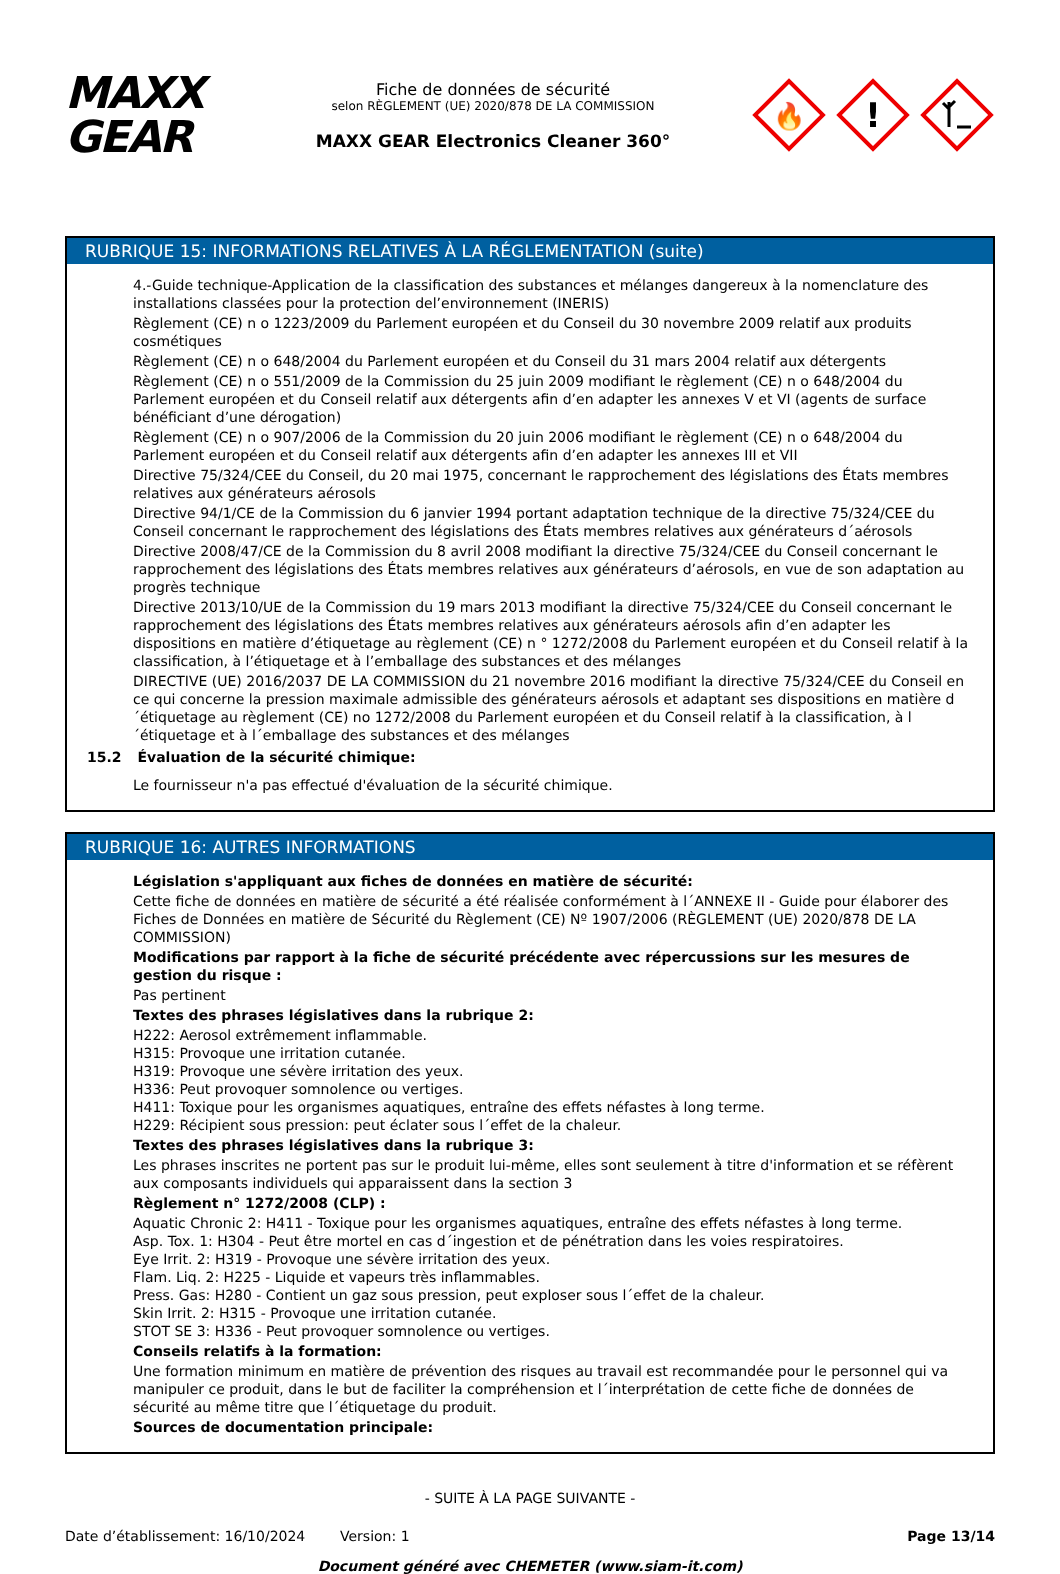MAXX
GEAR
Fiche de données de sécurité
selon RÈGLEMENT (UE) 2020/878 DE LA COMMISSION
MAXX GEAR Electronics Cleaner 360°
🔥
!
RUBRIQUE 15: INFORMATIONS RELATIVES À LA RÉGLEMENTATION (suite)
4.-Guide technique-Application de la classification des substances et mélanges dangereux à la nomenclature des installations classées pour la protection del’environnement (INERIS)
Règlement (CE) n o 1223/2009 du Parlement européen et du Conseil du 30 novembre 2009 relatif aux produits cosmétiques
Règlement (CE) n o 648/2004 du Parlement européen et du Conseil du 31 mars 2004 relatif aux détergents
Règlement (CE) n o 551/2009 de la Commission du 25 juin 2009 modifiant le règlement (CE) n o 648/2004 du Parlement européen et du Conseil relatif aux détergents afin d’en adapter les annexes V et VI (agents de surface bénéficiant d’une dérogation)
Règlement (CE) n o 907/2006 de la Commission du 20 juin 2006 modifiant le règlement (CE) n o 648/2004 du Parlement européen et du Conseil relatif aux détergents afin d’en adapter les annexes III et VII
Directive 75/324/CEE du Conseil, du 20 mai 1975, concernant le rapprochement des législations des États membres relatives aux générateurs aérosols
Directive 94/1/CE de la Commission du 6 janvier 1994 portant adaptation technique de la directive 75/324/CEE du Conseil concernant le rapprochement des législations des États membres relatives aux générateurs d´aérosols
Directive 2008/47/CE de la Commission du 8 avril 2008 modifiant la directive 75/324/CEE du Conseil concernant le rapprochement des législations des États membres relatives aux générateurs d’aérosols, en vue de son adaptation au progrès technique
Directive 2013/10/UE de la Commission du 19 mars 2013 modifiant la directive 75/324/CEE du Conseil concernant le rapprochement des législations des États membres relatives aux générateurs aérosols afin d’en adapter les dispositions en matière d’étiquetage au règlement (CE) n ° 1272/2008 du Parlement européen et du Conseil relatif à la classification, à l’étiquetage et à l’emballage des substances et des mélanges
DIRECTIVE (UE) 2016/2037 DE LA COMMISSION du 21 novembre 2016 modifiant la directive 75/324/CEE du Conseil en ce qui concerne la pression maximale admissible des générateurs aérosols et adaptant ses dispositions en matière d´étiquetage au règlement (CE) no 1272/2008 du Parlement européen et du Conseil relatif à la classification, à l´étiquetage et à l´emballage des substances et des mélanges
15.2 Évaluation de la sécurité chimique:
Le fournisseur n'a pas effectué d'évaluation de la sécurité chimique.
RUBRIQUE 16: AUTRES INFORMATIONS
Législation s'appliquant aux fiches de données en matière de sécurité:
Cette fiche de données en matière de sécurité a été réalisée conformément à l´ANNEXE II - Guide pour élaborer des Fiches de Données en matière de Sécurité du Règlement (CE) Nº 1907/2006 (RÈGLEMENT (UE) 2020/878 DE LA COMMISSION)
Modifications par rapport à la fiche de sécurité précédente avec répercussions sur les mesures de gestion du risque :
Pas pertinent
Textes des phrases législatives dans la rubrique 2:
H222: Aerosol extrêmement inflammable.
H315: Provoque une irritation cutanée.
H319: Provoque une sévère irritation des yeux.
H336: Peut provoquer somnolence ou vertiges.
H411: Toxique pour les organismes aquatiques, entraîne des effets néfastes à long terme.
H229: Récipient sous pression: peut éclater sous l´effet de la chaleur.
Textes des phrases législatives dans la rubrique 3:
Les phrases inscrites ne portent pas sur le produit lui-même, elles sont seulement à titre d'information et se réfèrent aux composants individuels qui apparaissent dans la section 3
Règlement n° 1272/2008 (CLP) :
Aquatic Chronic 2: H411 - Toxique pour les organismes aquatiques, entraîne des effets néfastes à long terme.
Asp. Tox. 1: H304 - Peut être mortel en cas d´ingestion et de pénétration dans les voies respiratoires.
Eye Irrit. 2: H319 - Provoque une sévère irritation des yeux.
Flam. Liq. 2: H225 - Liquide et vapeurs très inflammables.
Press. Gas: H280 - Contient un gaz sous pression, peut exploser sous l´effet de la chaleur.
Skin Irrit. 2: H315 - Provoque une irritation cutanée.
STOT SE 3: H336 - Peut provoquer somnolence ou vertiges.
Conseils relatifs à la formation:
Une formation minimum en matière de prévention des risques au travail est recommandée pour le personnel qui va manipuler ce produit, dans le but de faciliter la compréhension et l´interprétation de cette fiche de données de sécurité au même titre que l´étiquetage du produit.
Sources de documentation principale:
- SUITE À LA PAGE SUIVANTE -
Date d’établissement: 16/10/2024 Version: 1 Page 13/14
Document généré avec CHEMETER (www.siam-it.com)